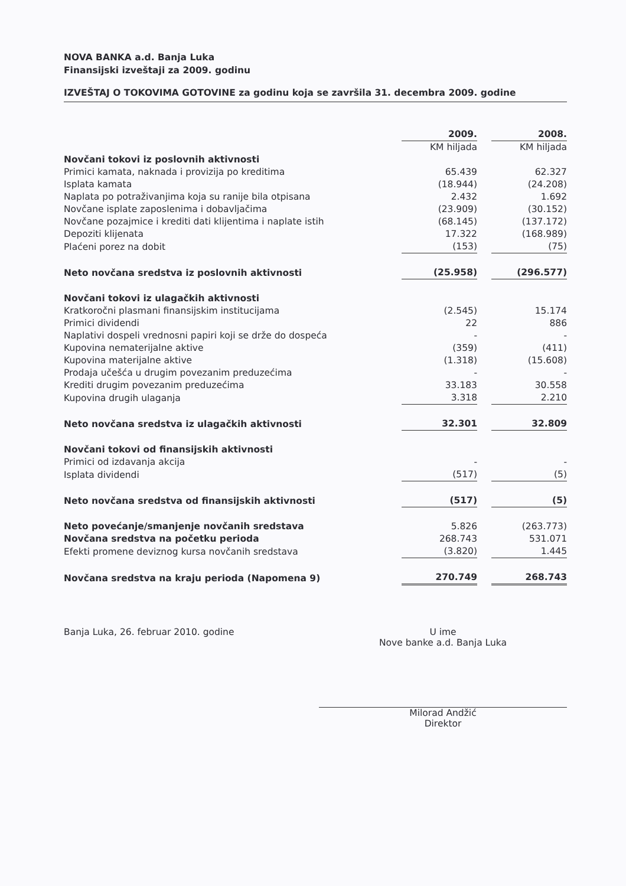NOVA BANKA a.d. Banja Luka
Finansijski izveštaji za 2009. godinu
IZVEŠTAJ O TOKOVIMA GOTOVINE za godinu koja se završila 31. decembra 2009. godine
| | 2009. | | 2008. |
| | KM hiljada | | KM hiljada |
| Novčani tokovi iz poslovnih aktivnosti | | | |
| Primici kamata, naknada i provizija po kreditima | 65.439 | | 62.327 |
| Isplata kamata | (18.944) | | (24.208) |
| Naplata po potraživanjima koja su ranije bila otpisana | 2.432 | | 1.692 |
| Novčane isplate zaposlenima i dobavljačima | (23.909) | | (30.152) |
| Novčane pozajmice i krediti dati klijentima i naplate istih | (68.145) | | (137.172) |
| Depoziti klijenata | 17.322 | | (168.989) |
| Plaćeni porez na dobit | (153) | | (75) |
| Neto novčana sredstva iz poslovnih aktivnosti | (25.958) | | (296.577) |
| Novčani tokovi iz ulagačkih aktivnosti | | | |
| Kratkoročni plasmani finansijskim institucijama | (2.545) | | 15.174 |
| Primici dividendi | 22 | | 886 |
| Naplativi dospeli vrednosni papiri koji se drže do dospeća | - | | - |
| Kupovina nematerijalne aktive | (359) | | (411) |
| Kupovina materijalne aktive | (1.318) | | (15.608) |
| Prodaja učešća u drugim povezanim preduzećima | - | | - |
| Krediti drugim povezanim preduzećima | 33.183 | | 30.558 |
| Kupovina drugih ulaganja | 3.318 | | 2.210 |
| Neto novčana sredstva iz ulagačkih aktivnosti | 32.301 | | 32.809 |
| Novčani tokovi od finansijskih aktivnosti | | | |
| Primici od izdavanja akcija | - | | - |
| Isplata dividendi | (517) | | (5) |
| Neto novčana sredstva od finansijskih aktivnosti | (517) | | (5) |
| Neto povećanje/smanjenje novčanih sredstava | 5.826 | | (263.773) |
| Novčana sredstva na početku perioda | 268.743 | | 531.071 |
| Efekti promene deviznog kursa novčanih sredstava | (3.820) | | 1.445 |
| Novčana sredstva na kraju perioda (Napomena 9) | 270.749 | | 268.743 |
Banja Luka, 26. februar 2010. godine
U ime
Nove banke a.d. Banja Luka
Milorad Andžić
Direktor